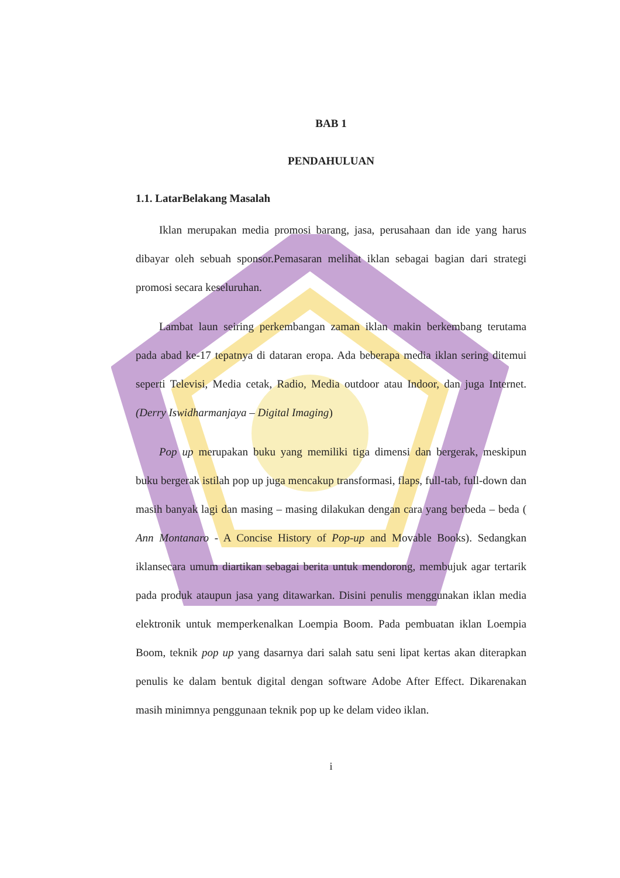BAB 1
PENDAHULUAN
1.1. LatarBelakang Masalah
Iklan merupakan media promosi barang, jasa, perusahaan dan ide yang harus dibayar oleh sebuah sponsor.Pemasaran melihat iklan sebagai bagian dari strategi promosi secara keseluruhan.
Lambat laun seiring perkembangan zaman iklan makin berkembang terutama pada abad ke-17 tepatnya di dataran eropa. Ada beberapa media iklan sering ditemui seperti Televisi, Media cetak, Radio, Media outdoor atau Indoor, dan juga Internet.(Derry Iswidharmanjaya – Digital Imaging)
Pop up merupakan buku yang memiliki tiga dimensi dan bergerak, meskipun buku bergerak istilah pop up juga mencakup transformasi, flaps, full-tab, full-down dan masih banyak lagi dan masing – masing dilakukan dengan cara yang berbeda – beda ( Ann Montanaro - A Concise History of Pop-up and Movable Books). Sedangkan iklansecara umum diartikan sebagai berita untuk mendorong, membujuk agar tertarik pada produk ataupun jasa yang ditawarkan. Disini penulis menggunakan iklan media elektronik untuk memperkenalkan Loempia Boom. Pada pembuatan iklan Loempia Boom, teknik pop up yang dasarnya dari salah satu seni lipat kertas akan diterapkan penulis ke dalam bentuk digital dengan software Adobe After Effect. Dikarenakan masih minimnya penggunaan teknik pop up ke delam video iklan.
i